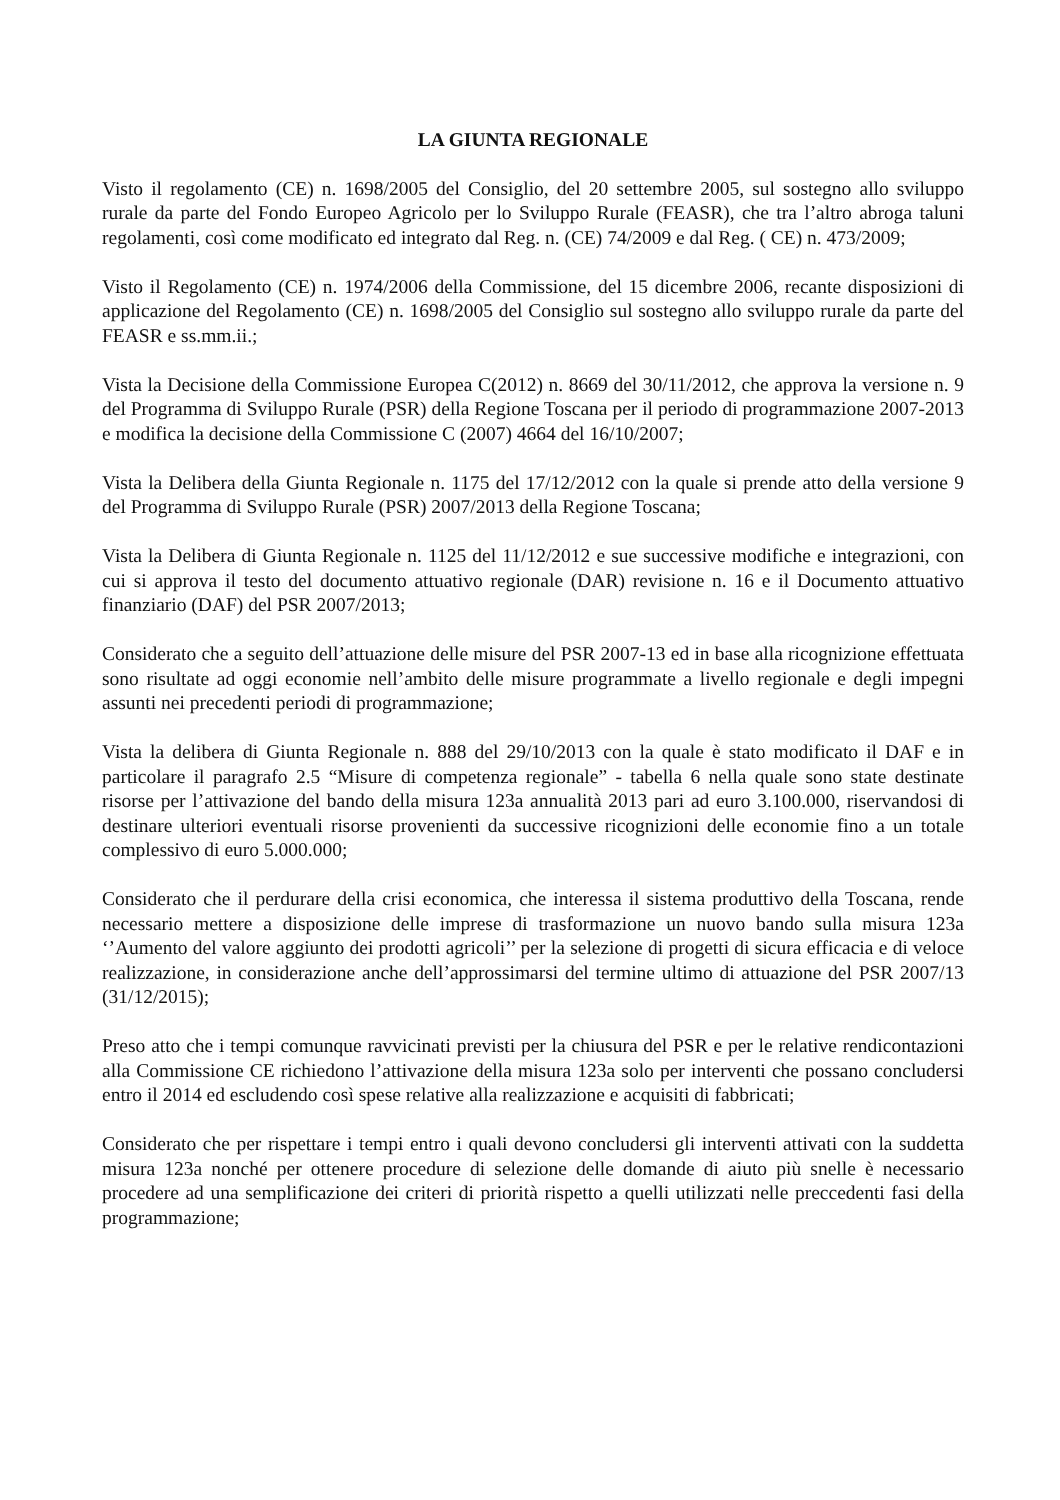LA GIUNTA REGIONALE
Visto il regolamento (CE) n. 1698/2005 del Consiglio, del 20 settembre 2005, sul sostegno allo sviluppo rurale da parte del Fondo Europeo Agricolo per lo Sviluppo Rurale (FEASR), che tra l’altro abroga taluni regolamenti, così come modificato ed integrato dal Reg. n. (CE) 74/2009 e dal Reg. ( CE) n. 473/2009;
Visto il Regolamento (CE) n. 1974/2006 della Commissione, del 15 dicembre 2006, recante disposizioni di applicazione del Regolamento (CE) n. 1698/2005 del Consiglio sul sostegno allo sviluppo rurale da parte del FEASR e ss.mm.ii.;
Vista la Decisione della Commissione Europea C(2012) n. 8669 del 30/11/2012, che approva la versione n. 9 del Programma di Sviluppo Rurale (PSR) della Regione Toscana per il periodo di programmazione 2007-2013 e modifica la decisione della Commissione C (2007) 4664 del 16/10/2007;
Vista la Delibera della Giunta Regionale n. 1175 del 17/12/2012 con la quale si prende atto della versione 9 del Programma di Sviluppo Rurale (PSR) 2007/2013 della Regione Toscana;
Vista la Delibera di Giunta Regionale n. 1125 del 11/12/2012 e sue successive modifiche e integrazioni, con cui si approva il testo del documento attuativo regionale (DAR) revisione n. 16 e il Documento attuativo finanziario (DAF) del PSR 2007/2013;
Considerato che a seguito dell’attuazione delle misure del PSR 2007-13 ed in base alla ricognizione effettuata sono risultate ad oggi economie nell’ambito delle misure programmate a livello regionale e degli impegni assunti nei precedenti periodi di programmazione;
Vista la delibera di Giunta Regionale n. 888 del 29/10/2013 con la quale è stato modificato il DAF e in particolare il paragrafo 2.5 “Misure di competenza regionale” - tabella 6 nella quale sono state destinate risorse per l’attivazione del bando della misura 123a annualità 2013 pari ad euro 3.100.000, riservandosi di destinare ulteriori eventuali risorse provenienti da successive ricognizioni delle economie fino a un totale complessivo di euro 5.000.000;
Considerato che il perdurare della crisi economica, che interessa il sistema produttivo della Toscana, rende necessario mettere a disposizione delle imprese di trasformazione un nuovo bando sulla misura 123a ‘’Aumento del valore aggiunto dei prodotti agricoli’’ per la selezione di progetti di sicura efficacia e di veloce realizzazione, in considerazione anche dell’approssimarsi del termine ultimo di attuazione del PSR 2007/13 (31/12/2015);
Preso atto che i tempi comunque ravvicinati previsti per la chiusura del PSR e per le relative rendicontazioni alla Commissione CE richiedono l’attivazione della misura 123a solo per interventi che possano concludersi entro il 2014 ed escludendo così spese relative alla realizzazione e acquisiti di fabbricati;
Considerato che per rispettare i tempi entro i quali devono concludersi gli interventi attivati con la suddetta misura 123a nonché per ottenere procedure di selezione delle domande di aiuto più snelle è necessario procedere ad una semplificazione dei criteri di priorità rispetto a quelli utilizzati nelle preccedenti fasi della programmazione;